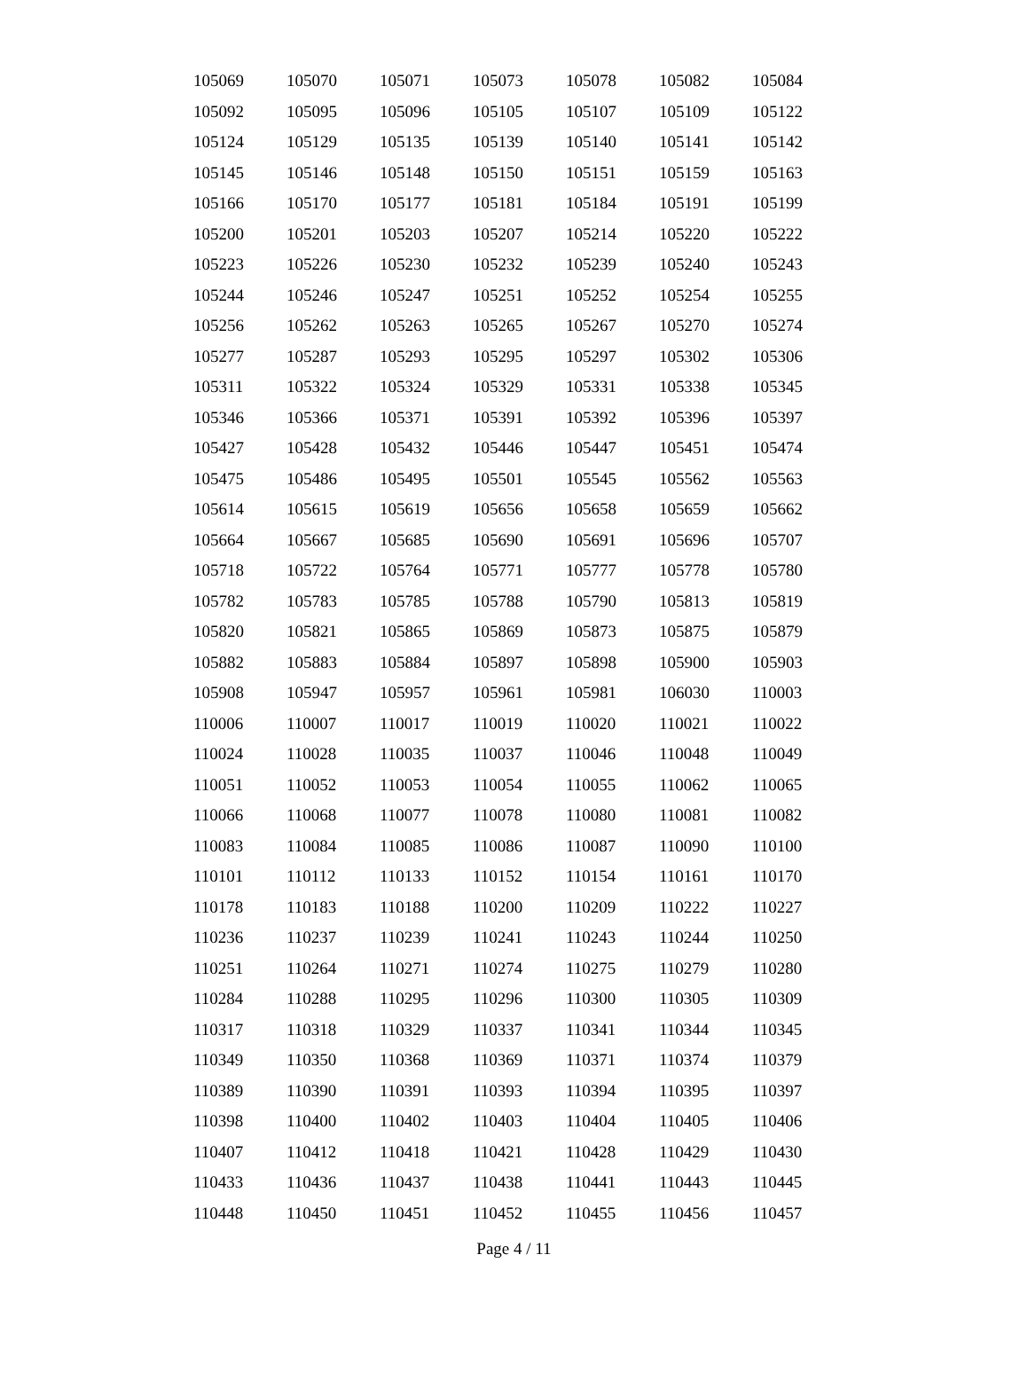| 105069 | 105070 | 105071 | 105073 | 105078 | 105082 | 105084 |
| 105092 | 105095 | 105096 | 105105 | 105107 | 105109 | 105122 |
| 105124 | 105129 | 105135 | 105139 | 105140 | 105141 | 105142 |
| 105145 | 105146 | 105148 | 105150 | 105151 | 105159 | 105163 |
| 105166 | 105170 | 105177 | 105181 | 105184 | 105191 | 105199 |
| 105200 | 105201 | 105203 | 105207 | 105214 | 105220 | 105222 |
| 105223 | 105226 | 105230 | 105232 | 105239 | 105240 | 105243 |
| 105244 | 105246 | 105247 | 105251 | 105252 | 105254 | 105255 |
| 105256 | 105262 | 105263 | 105265 | 105267 | 105270 | 105274 |
| 105277 | 105287 | 105293 | 105295 | 105297 | 105302 | 105306 |
| 105311 | 105322 | 105324 | 105329 | 105331 | 105338 | 105345 |
| 105346 | 105366 | 105371 | 105391 | 105392 | 105396 | 105397 |
| 105427 | 105428 | 105432 | 105446 | 105447 | 105451 | 105474 |
| 105475 | 105486 | 105495 | 105501 | 105545 | 105562 | 105563 |
| 105614 | 105615 | 105619 | 105656 | 105658 | 105659 | 105662 |
| 105664 | 105667 | 105685 | 105690 | 105691 | 105696 | 105707 |
| 105718 | 105722 | 105764 | 105771 | 105777 | 105778 | 105780 |
| 105782 | 105783 | 105785 | 105788 | 105790 | 105813 | 105819 |
| 105820 | 105821 | 105865 | 105869 | 105873 | 105875 | 105879 |
| 105882 | 105883 | 105884 | 105897 | 105898 | 105900 | 105903 |
| 105908 | 105947 | 105957 | 105961 | 105981 | 106030 | 110003 |
| 110006 | 110007 | 110017 | 110019 | 110020 | 110021 | 110022 |
| 110024 | 110028 | 110035 | 110037 | 110046 | 110048 | 110049 |
| 110051 | 110052 | 110053 | 110054 | 110055 | 110062 | 110065 |
| 110066 | 110068 | 110077 | 110078 | 110080 | 110081 | 110082 |
| 110083 | 110084 | 110085 | 110086 | 110087 | 110090 | 110100 |
| 110101 | 110112 | 110133 | 110152 | 110154 | 110161 | 110170 |
| 110178 | 110183 | 110188 | 110200 | 110209 | 110222 | 110227 |
| 110236 | 110237 | 110239 | 110241 | 110243 | 110244 | 110250 |
| 110251 | 110264 | 110271 | 110274 | 110275 | 110279 | 110280 |
| 110284 | 110288 | 110295 | 110296 | 110300 | 110305 | 110309 |
| 110317 | 110318 | 110329 | 110337 | 110341 | 110344 | 110345 |
| 110349 | 110350 | 110368 | 110369 | 110371 | 110374 | 110379 |
| 110389 | 110390 | 110391 | 110393 | 110394 | 110395 | 110397 |
| 110398 | 110400 | 110402 | 110403 | 110404 | 110405 | 110406 |
| 110407 | 110412 | 110418 | 110421 | 110428 | 110429 | 110430 |
| 110433 | 110436 | 110437 | 110438 | 110441 | 110443 | 110445 |
| 110448 | 110450 | 110451 | 110452 | 110455 | 110456 | 110457 |
Page 4 / 11